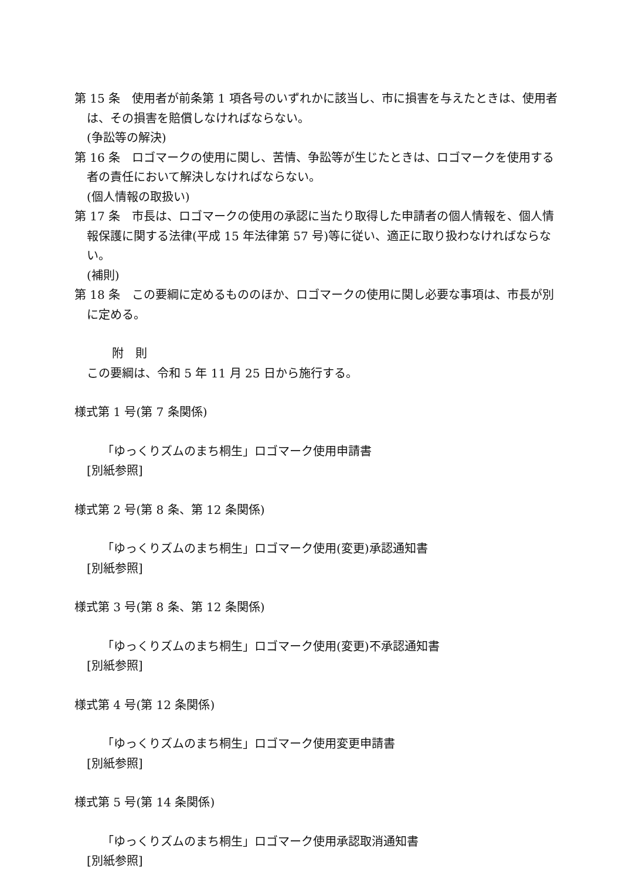第 15 条　使用者が前条第 1 項各号のいずれかに該当し、市に損害を与えたときは、使用者は、その損害を賠償しなければならない。
(争訟等の解決)
第 16 条　ロゴマークの使用に関し、苦情、争訟等が生じたときは、ロゴマークを使用する者の責任において解決しなければならない。
(個人情報の取扱い)
第 17 条　市長は、ロゴマークの使用の承認に当たり取得した申請者の個人情報を、個人情報保護に関する法律(平成 15 年法律第 57 号)等に従い、適正に取り扱わなければならない。
(補則)
第 18 条　この要綱に定めるもののほか、ロゴマークの使用に関し必要な事項は、市長が別に定める。
附　則
この要綱は、令和 5 年 11 月 25 日から施行する。
様式第 1 号(第 7 条関係)
「ゆっくりズムのまち桐生」ロゴマーク使用申請書
[別紙参照]
様式第 2 号(第 8 条、第 12 条関係)
「ゆっくりズムのまち桐生」ロゴマーク使用(変更)承認通知書
[別紙参照]
様式第 3 号(第 8 条、第 12 条関係)
「ゆっくりズムのまち桐生」ロゴマーク使用(変更)不承認通知書
[別紙参照]
様式第 4 号(第 12 条関係)
「ゆっくりズムのまち桐生」ロゴマーク使用変更申請書
[別紙参照]
様式第 5 号(第 14 条関係)
「ゆっくりズムのまち桐生」ロゴマーク使用承認取消通知書
[別紙参照]